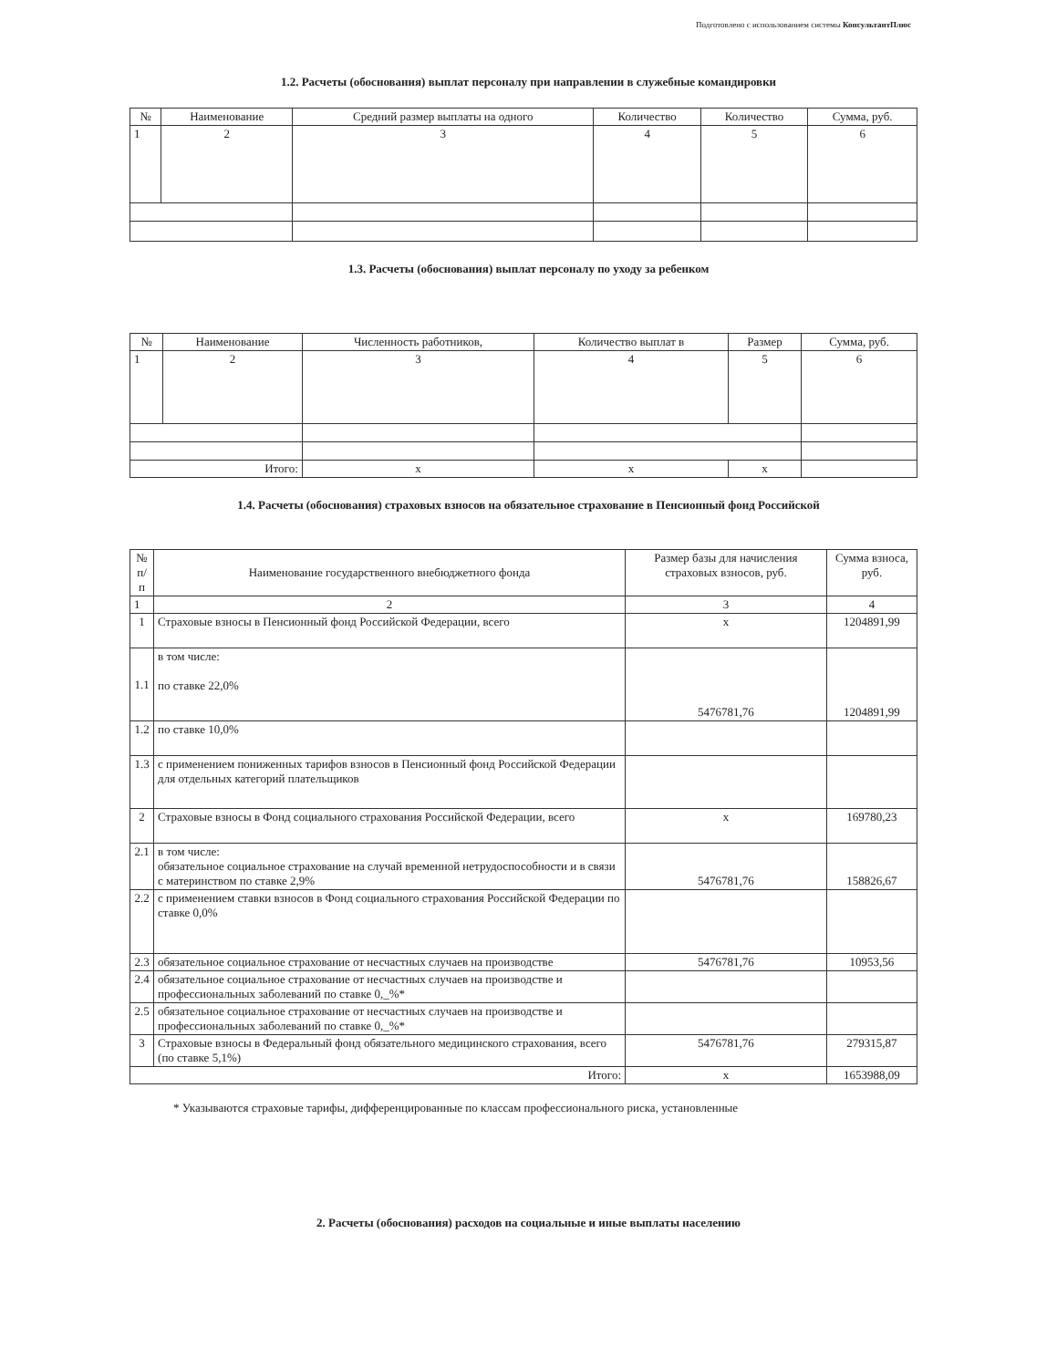Подготовлено с использованием системы КонсультантПлюс
1.2. Расчеты (обоснования) выплат персоналу при направлении в служебные командировки
| № | Наименование | Средний размер выплаты на одного | Количество | Количество | Сумма, руб. |
| --- | --- | --- | --- | --- | --- |
| 1 | 2 | 3 | 4 | 5 | 6 |
1.3. Расчеты (обоснования) выплат персоналу по уходу за ребенком
| № | Наименование | Численность работников, | Количество выплат в | Размер | Сумма, руб. |
| --- | --- | --- | --- | --- | --- |
| 1 | 2 | 3 | 4 | 5 | 6 |
| Итого: | | x | x | x | |
1.4. Расчеты (обоснования) страховых взносов на обязательное страхование в Пенсионный фонд Российской
| № п/п | Наименование государственного внебюджетного фонда | Размер базы для начисления страховых взносов, руб. | Сумма взноса, руб. |
| 1 | 2 | 3 | 4 |
| 1 | Страховые взносы в Пенсионный фонд Российской Федерации, всего | x | 1204891,99 |
| 1.1 | в том числе: по ставке 22,0% | 5476781,76 | 1204891,99 |
| 1.2 | по ставке 10,0% | | |
| 1.3 | с применением пониженных тарифов взносов в Пенсионный фонд Российской Федерации для отдельных категорий плательщиков | | |
| 2 | Страховые взносы в Фонд социального страхования Российской Федерации, всего | x | 169780,23 |
| 2.1 | в том числе: обязательное социальное страхование на случай временной нетрудоспособности и в связи с материнством по ставке 2,9% | 5476781,76 | 158826,67 |
| 2.2 | с применением ставки взносов в Фонд социального страхования Российской Федерации по ставке 0,0% | | |
| 2.3 | обязательное социальное страхование от несчастных случаев на производстве | 5476781,76 | 10953,56 |
| 2.4 | обязательное социальное страхование от несчастных случаев на производстве и профессиональных заболеваний по ставке 0,_%* | | |
| 2.5 | обязательное социальное страхование от несчастных случаев на производстве и профессиональных заболеваний по ставке 0,_%* | | |
| 3 | Страховые взносы в Федеральный фонд обязательного медицинского страхования, всего (по ставке 5,1%) | 5476781,76 | 279315,87 |
| Итого: | | x | 1653988,09 |
* Указываются страховые тарифы, дифференцированные по классам профессионального риска, установленные
2. Расчеты (обоснования) расходов на социальные и иные выплаты населению